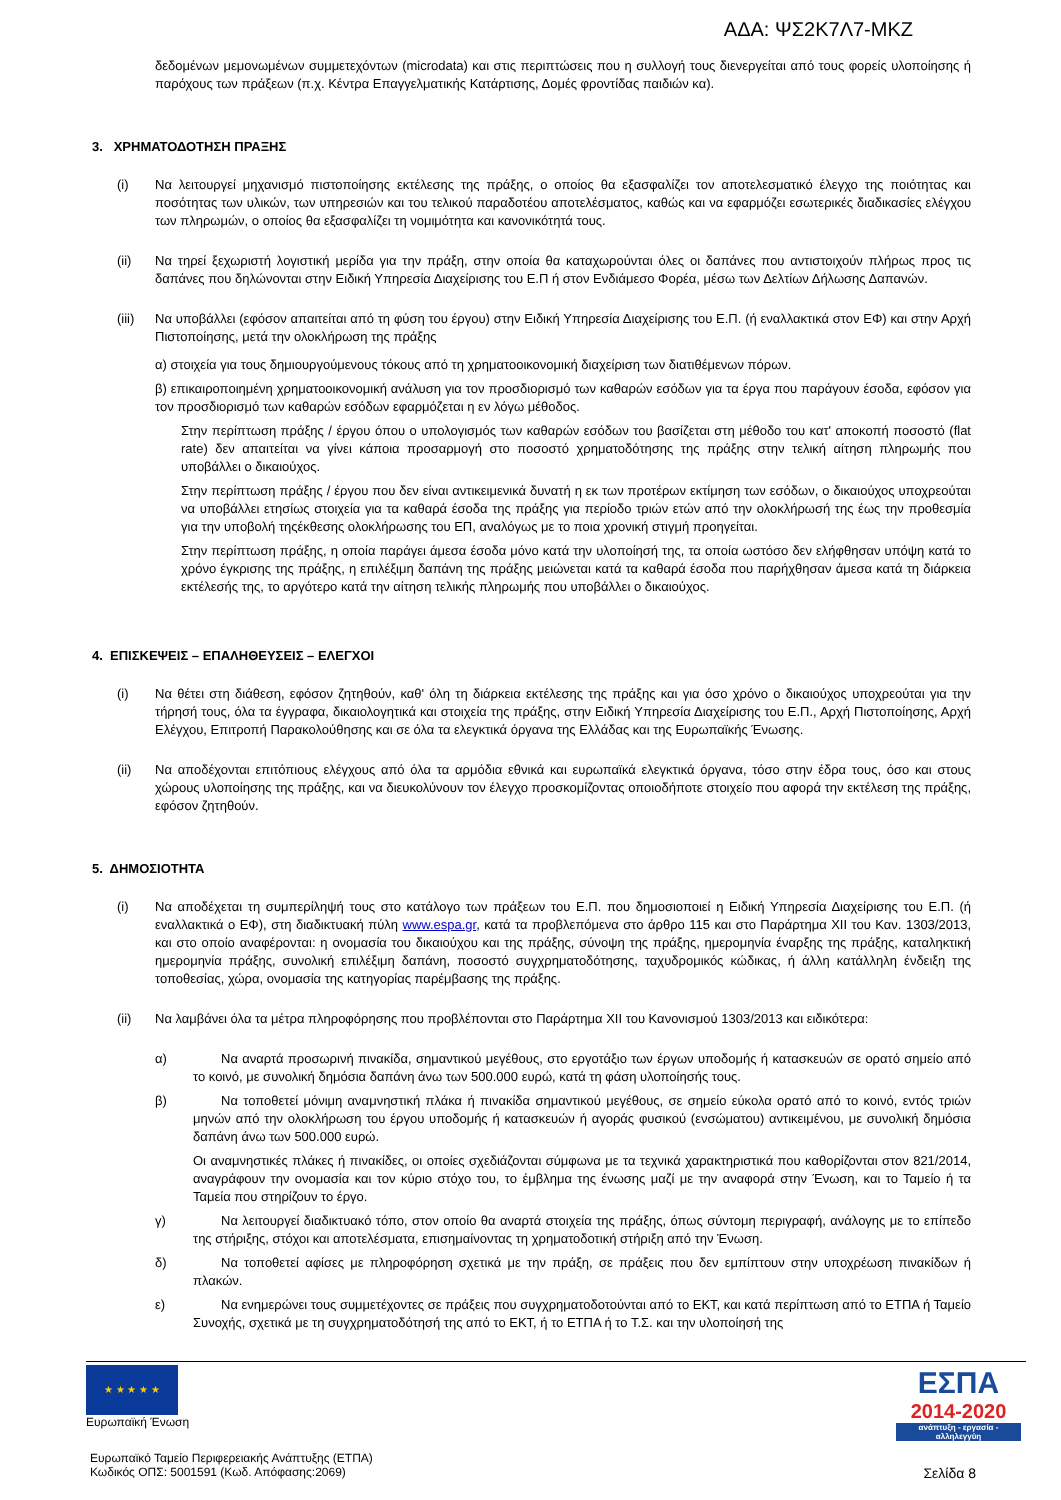ΑΔΑ: ΨΣ2Κ7Λ7-ΜΚΖ
δεδομένων μεμονωμένων συμμετεχόντων (microdata) και στις περιπτώσεις που η συλλογή τους διενεργείται από τους φορείς υλοποίησης ή παρόχους των πράξεων (π.χ. Κέντρα Επαγγελματικής Κατάρτισης, Δομές φροντίδας παιδιών κα).
3. ΧΡΗΜΑΤΟΔΟΤΗΣΗ ΠΡΑΞΗΣ
(i) Να λειτουργεί μηχανισμό πιστοποίησης εκτέλεσης της πράξης, ο οποίος θα εξασφαλίζει τον αποτελεσματικό έλεγχο της ποιότητας και ποσότητας των υλικών, των υπηρεσιών και του τελικού παραδοτέου αποτελέσματος, καθώς και να εφαρμόζει εσωτερικές διαδικασίες ελέγχου των πληρωμών, ο οποίος θα εξασφαλίζει τη νομιμότητα και κανονικότητά τους.
(ii) Να τηρεί ξεχωριστή λογιστική μερίδα για την πράξη, στην οποία θα καταχωρούνται όλες οι δαπάνες που αντιστοιχούν πλήρως προς τις δαπάνες που δηλώνονται στην Ειδική Υπηρεσία Διαχείρισης του Ε.Π ή στον Ενδιάμεσο Φορέα, μέσω των Δελτίων Δήλωσης Δαπανών.
(iii)
Να υποβάλλει (εφόσον απαιτείται από τη φύση του έργου) στην Ειδική Υπηρεσία Διαχείρισης του Ε.Π. (ή εναλλακτικά στον ΕΦ) και στην Αρχή Πιστοποίησης, μετά την ολοκλήρωση της πράξης
α) στοιχεία για τους δημιουργούμενους τόκους από τη χρηματοοικονομική διαχείριση των διατιθέμενων πόρων.
β) επικαιροποιημένη χρηματοοικονομική ανάλυση για τον προσδιορισμό των καθαρών εσόδων για τα έργα που παράγουν έσοδα, εφόσον για τον προσδιορισμό των καθαρών εσόδων εφαρμόζεται η εν λόγω μέθοδος.
Στην περίπτωση πράξης / έργου όπου ο υπολογισμός των καθαρών εσόδων του βασίζεται στη μέθοδο του κατ' αποκοπή ποσοστό (flat rate) δεν απαιτείται να γίνει κάποια προσαρμογή στο ποσοστό χρηματοδότησης της πράξης στην τελική αίτηση πληρωμής που υποβάλλει ο δικαιούχος.
Στην περίπτωση πράξης / έργου που δεν είναι αντικειμενικά δυνατή η εκ των προτέρων εκτίμηση των εσόδων, ο δικαιούχος υποχρεούται να υποβάλλει ετησίως στοιχεία για τα καθαρά έσοδα της πράξης για περίοδο τριών ετών από την ολοκλήρωσή της έως την προθεσμία για την υποβολή τηςέκθεσης ολοκλήρωσης του ΕΠ, αναλόγως με το ποια χρονική στιγμή προηγείται.
Στην περίπτωση πράξης, η οποία παράγει άμεσα έσοδα μόνο κατά την υλοποίησή της, τα οποία ωστόσο δεν ελήφθησαν υπόψη κατά το χρόνο έγκρισης της πράξης, η επιλέξιμη δαπάνη της πράξης μειώνεται κατά τα καθαρά έσοδα που παρήχθησαν άμεσα κατά τη διάρκεια εκτέλεσής της, το αργότερο κατά την αίτηση τελικής πληρωμής που υποβάλλει ο δικαιούχος.
4. ΕΠΙΣΚΕΨΕΙΣ – ΕΠΑΛΗΘΕΥΣΕΙΣ – ΕΛΕΓΧΟΙ
(i) Να θέτει στη διάθεση, εφόσον ζητηθούν, καθ' όλη τη διάρκεια εκτέλεσης της πράξης και για όσο χρόνο ο δικαιούχος υποχρεούται για την τήρησή τους, όλα τα έγγραφα, δικαιολογητικά και στοιχεία της πράξης, στην Ειδική Υπηρεσία Διαχείρισης του Ε.Π., Αρχή Πιστοποίησης, Αρχή Ελέγχου, Επιτροπή Παρακολούθησης και σε όλα τα ελεγκτικά όργανα της Ελλάδας και της Ευρωπαϊκής Ένωσης.
(ii) Να αποδέχονται επιτόπιους ελέγχους από όλα τα αρμόδια εθνικά και ευρωπαϊκά ελεγκτικά όργανα, τόσο στην έδρα τους, όσο και στους χώρους υλοποίησης της πράξης, και να διευκολύνουν τον έλεγχο προσκομίζοντας οποιοδήποτε στοιχείο που αφορά την εκτέλεση της πράξης, εφόσον ζητηθούν.
5. ΔΗΜΟΣΙΟΤΗΤΑ
(i) Να αποδέχεται τη συμπερίληψή τους στο κατάλογο των πράξεων του Ε.Π. που δημοσιοποιεί η Ειδική Υπηρεσία Διαχείρισης του Ε.Π. (ή εναλλακτικά ο ΕΦ), στη διαδικτυακή πύλη www.espa.gr, κατά τα προβλεπόμενα στο άρθρο 115 και στο Παράρτημα XII του Καν. 1303/2013, και στο οποίο αναφέρονται: η ονομασία του δικαιούχου και της πράξης, σύνοψη της πράξης, ημερομηνία έναρξης της πράξης, καταληκτική ημερομηνία πράξης, συνολική επιλέξιμη δαπάνη, ποσοστό συγχρηματοδότησης, ταχυδρομικός κώδικας, ή άλλη κατάλληλη ένδειξη της τοποθεσίας, χώρα, ονομασία της κατηγορίας παρέμβασης της πράξης.
(ii) Να λαμβάνει όλα τα μέτρα πληροφόρησης που προβλέπονται στο Παράρτημα XII του Κανονισμού 1303/2013 και ειδικότερα:
α) Να αναρτά προσωρινή πινακίδα, σημαντικού μεγέθους, στο εργοτάξιο των έργων υποδομής ή κατασκευών σε ορατό σημείο από το κοινό, με συνολική δημόσια δαπάνη άνω των 500.000 ευρώ, κατά τη φάση υλοποίησής τους.
β) Να τοποθετεί μόνιμη αναμνηστική πλάκα ή πινακίδα σημαντικού μεγέθους, σε σημείο εύκολα ορατό από το κοινό, εντός τριών μηνών από την ολοκλήρωση του έργου υποδομής ή κατασκευών ή αγοράς φυσικού (ενσώματου) αντικειμένου, με συνολική δημόσια δαπάνη άνω των 500.000 ευρώ.
Οι αναμνηστικές πλάκες ή πινακίδες, οι οποίες σχεδιάζονται σύμφωνα με τα τεχνικά χαρακτηριστικά που καθορίζονται στον 821/2014, αναγράφουν την ονομασία και τον κύριο στόχο του, το έμβλημα της ένωσης μαζί με την αναφορά στην Ένωση, και το Ταμείο ή τα Ταμεία που στηρίζουν το έργο.
γ) Να λειτουργεί διαδικτυακό τόπο, στον οποίο θα αναρτά στοιχεία της πράξης, όπως σύντομη περιγραφή, ανάλογης με το επίπεδο της στήριξης, στόχοι και αποτελέσματα, επισημαίνοντας τη χρηματοδοτική στήριξη από την Ένωση.
δ) Να τοποθετεί αφίσες με πληροφόρηση σχετικά με την πράξη, σε πράξεις που δεν εμπίπτουν στην υποχρέωση πινακίδων ή πλακών.
ε) Να ενημερώνει τους συμμετέχοντες σε πράξεις που συγχρηματοδοτούνται από το ΕΚΤ, και κατά περίπτωση από το ΕΤΠΑ ή Ταμείο Συνοχής, σχετικά με τη συγχρηματοδότησή της από το ΕΚΤ, ή το ΕΤΠΑ ή το Τ.Σ. και την υλοποίησή της
★ ★ ★ ★ ★
Ευρωπαϊκή Ένωση
ΕΣΠΑ
2014-2020
ανάπτυξη - εργασία - αλληλεγγύη
Ευρωπαϊκό Ταμείο Περιφερειακής Ανάπτυξης (ΕΤΠΑ)
Κωδικός ΟΠΣ: 5001591 (Κωδ. Απόφασης:2069) Σελίδα 8